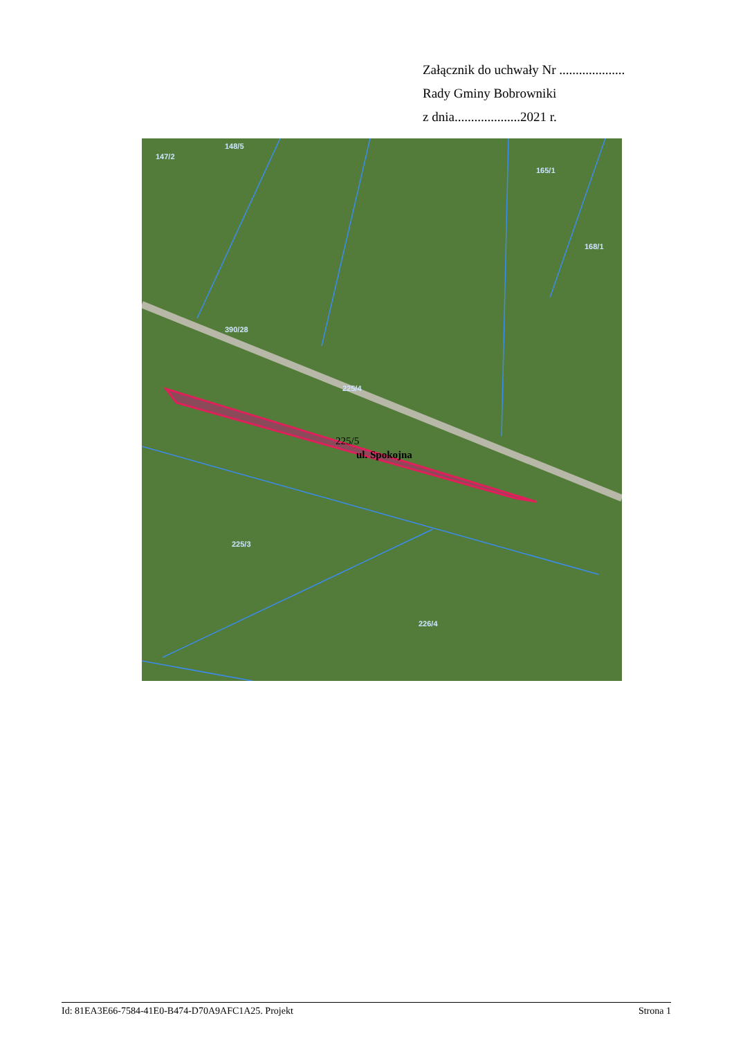Załącznik do uchwały Nr ....................
Rady Gminy Bobrowniki
z dnia....................2021 r.
147/2
148/5
165/1
168/1
390/28
225/4
225/3
226/4
225/5
ul. Spokojna
Id: 81EA3E66-7584-41E0-B474-D70A9AFC1A25. Projekt Strona 1